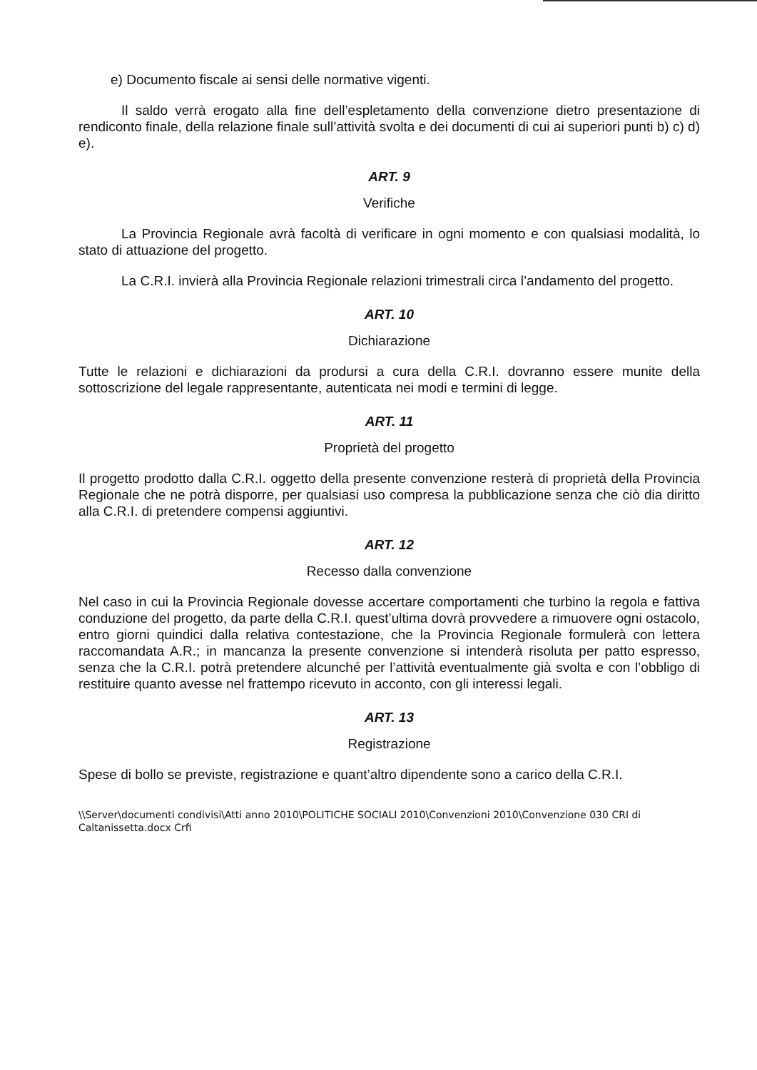e) Documento fiscale ai sensi delle normative vigenti.
Il saldo verrà erogato alla fine dell’espletamento della convenzione dietro presentazione di rendiconto finale, della relazione finale sull’attività svolta e dei documenti di cui ai superiori punti b) c) d) e).
ART. 9
Verifiche
La Provincia Regionale avrà facoltà di verificare in ogni momento e con qualsiasi modalità, lo stato di attuazione del progetto.
La C.R.I. invierà alla Provincia Regionale relazioni trimestrali circa l’andamento del progetto.
ART. 10
Dichiarazione
Tutte le relazioni e dichiarazioni da prodursi a cura della C.R.I. dovranno essere munite della sottoscrizione del legale rappresentante, autenticata nei modi e termini di legge.
ART. 11
Proprietà del progetto
Il progetto prodotto dalla C.R.I. oggetto della presente convenzione resterà di proprietà della Provincia Regionale che ne potrà disporre, per qualsiasi uso compresa la pubblicazione senza che ciò dia diritto alla C.R.I. di pretendere compensi aggiuntivi.
ART. 12
Recesso dalla convenzione
Nel caso in cui la Provincia Regionale dovesse accertare comportamenti che turbino la regola e fattiva conduzione del progetto, da parte della C.R.I. quest’ultima dovrà provvedere a rimuovere ogni ostacolo, entro giorni quindici dalla relativa contestazione, che la Provincia Regionale formulerà con lettera raccomandata A.R.; in mancanza la presente convenzione si intenderà risoluta per patto espresso, senza che la C.R.I. potrà pretendere alcunché per l’attività eventualmente già svolta e con l’obbligo di restituire quanto avesse nel frattempo ricevuto in acconto, con gli interessi legali.
ART. 13
Registrazione
Spese di bollo se previste, registrazione e quant’altro dipendente sono a carico della C.R.I.
\\Server\documenti condivisi\Atti anno 2010\POLITICHE SOCIALI 2010\Convenzioni 2010\Convenzione 030 CRI di Caltanissetta.docx Crfi